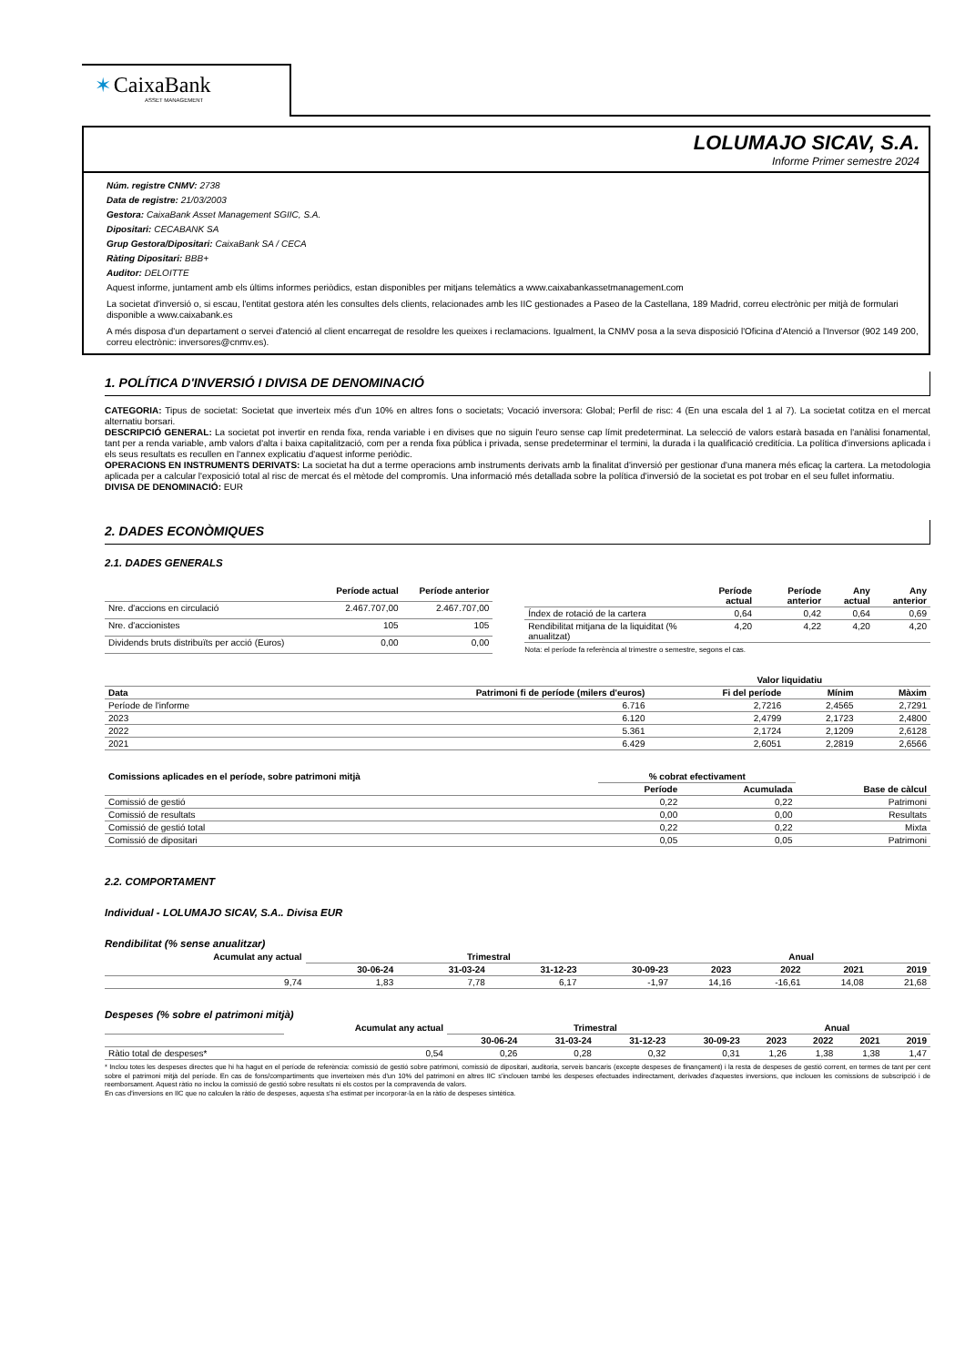✶ CaixaBank
ASSET MANAGEMENT
LOLUMAJO SICAV, S.A.
Informe Primer semestre 2024
Núm. registre CNMV: 2738
Data de registre: 21/03/2003
Gestora: CaixaBank Asset Management SGIIC, S.A.
Dipositari: CECABANK SA
Grup Gestora/Dipositari: CaixaBank SA / CECA
Ràting Dipositari: BBB+
Auditor: DELOITTE
Aquest informe, juntament amb els últims informes periòdics, estan disponibles per mitjans telemàtics a www.caixabankassetmanagement.com
La societat d'inversió o, si escau, l'entitat gestora atén les consultes dels clients, relacionades amb les IIC gestionades a Paseo de la Castellana, 189 Madrid, correu electrònic per mitjà de formulari disponible a www.caixabank.es
A més disposa d'un departament o servei d'atenció al client encarregat de resoldre les queixes i reclamacions. Igualment, la CNMV posa a la seva disposició l'Oficina d'Atenció a l'Inversor (902 149 200, correu electrònic: inversores@cnmv.es).
1. POLÍTICA D'INVERSIÓ I DIVISA DE DENOMINACIÓ
CATEGORIA: Tipus de societat: Societat que inverteix més d'un 10% en altres fons o societats; Vocació inversora: Global; Perfil de risc: 4 (En una escala del 1 al 7). La societat cotitza en el mercat alternatiu borsari.
DESCRIPCIÓ GENERAL: La societat pot invertir en renda fixa, renda variable i en divises que no siguin l'euro sense cap límit predeterminat. La selecció de valors estarà basada en l'anàlisi fonamental, tant per a renda variable, amb valors d'alta i baixa capitalització, com per a renda fixa pública i privada, sense predeterminar el termini, la durada i la qualificació creditícia. La política d'inversions aplicada i els seus resultats es recullen en l'annex explicatiu d'aquest informe periòdic.
OPERACIONS EN INSTRUMENTS DERIVATS: La societat ha dut a terme operacions amb instruments derivats amb la finalitat d'inversió per gestionar d'una manera més eficaç la cartera. La metodologia aplicada per a calcular l'exposició total al risc de mercat és el mètode del compromís. Una informació més detallada sobre la política d'inversió de la societat es pot trobar en el seu fullet informatiu.
DIVISA DE DENOMINACIÓ: EUR
2. DADES ECONÒMIQUES
2.1. DADES GENERALS
| | Període actual | Període anterior |
| --- | --- | --- |
| Nre. d'accions en circulació | 2.467.707,00 | 2.467.707,00 |
| Nre. d'accionistes | 105 | 105 |
| Dividends bruts distribuïts per acció (Euros) | 0,00 | 0,00 |
| | Període actual | Període anterior | Any actual | Any anterior |
| --- | --- | --- | --- | --- |
| Índex de rotació de la cartera | 0,64 | 0,42 | 0,64 | 0,69 |
| Rendibilitat mitjana de la liquiditat (% anualitzat) | 4,20 | 4,22 | 4,20 | 4,20 |
Nota: el període fa referència al trimestre o semestre, segons el cas.
| | | Valor liquidatiu | | |
| --- | --- | --- | --- | --- |
| Data | Patrimoni fi de període (milers d'euros) | Fi del període | Mínim | Màxim |
| Període de l'informe | 6.716 | 2,7216 | 2,4565 | 2,7291 |
| 2023 | 6.120 | 2,4799 | 2,1723 | 2,4800 |
| 2022 | 5.361 | 2,1724 | 2,1209 | 2,6128 |
| 2021 | 6.429 | 2,6051 | 2,2819 | 2,6566 |
| Comissions aplicades en el període, sobre patrimoni mitjà | % cobrat efectivament | | Base de càlcul |
| --- | --- | --- | --- |
| | Període | Acumulada | |
| Comissió de gestió | 0,22 | 0,22 | Patrimoni |
| Comissió de resultats | 0,00 | 0,00 | Resultats |
| Comissió de gestió total | 0,22 | 0,22 | Mixta |
| Comissió de dipositari | 0,05 | 0,05 | Patrimoni |
2.2. COMPORTAMENT
Individual - LOLUMAJO SICAV, S.A.. Divisa EUR
Rendibilitat (% sense anualitzar)
| Acumulat any actual | Trimestral | | | | Anual | | | |
| --- | --- | --- | --- | --- | --- | --- | --- | --- |
| | 30-06-24 | 31-03-24 | 31-12-23 | 30-09-23 | 2023 | 2022 | 2021 | 2019 |
| 9,74 | 1,83 | 7,78 | 6,17 | -1,97 | 14,16 | -16,61 | 14,08 | 21,68 |
Despeses (% sobre el patrimoni mitjà)
| | Acumulat any actual | Trimestral | | | | Anual | | | |
| --- | --- | --- | --- | --- | --- | --- | --- | --- | --- |
| | | 30-06-24 | 31-03-24 | 31-12-23 | 30-09-23 | 2023 | 2022 | 2021 | 2019 |
| Ràtio total de despeses* | 0,54 | 0,26 | 0,28 | 0,32 | 0,31 | 1,26 | 1,38 | 1,38 | 1,47 |
* Inclou totes les despeses directes que hi ha hagut en el període de referència: comissió de gestió sobre patrimoni, comissió de dipositari, auditoria, serveis bancaris (excepte despeses de finançament) i la resta de despeses de gestió corrent, en termes de tant per cent sobre el patrimoni mitjà del període. En cas de fons/compartiments que inverteixen més d'un 10% del patrimoni en altres IIC s'inclouen també les despeses efectuades indirectament, derivades d'aquestes inversions, que inclouen les comissions de subscripció i de reemborsament. Aquest ràtio no inclou la comissió de gestió sobre resultats ni els costos per la compravenda de valors.
En cas d'inversions en IIC que no calculen la ràtio de despeses, aquesta s'ha estimat per incorporar-la en la ràtio de despeses sintètica.